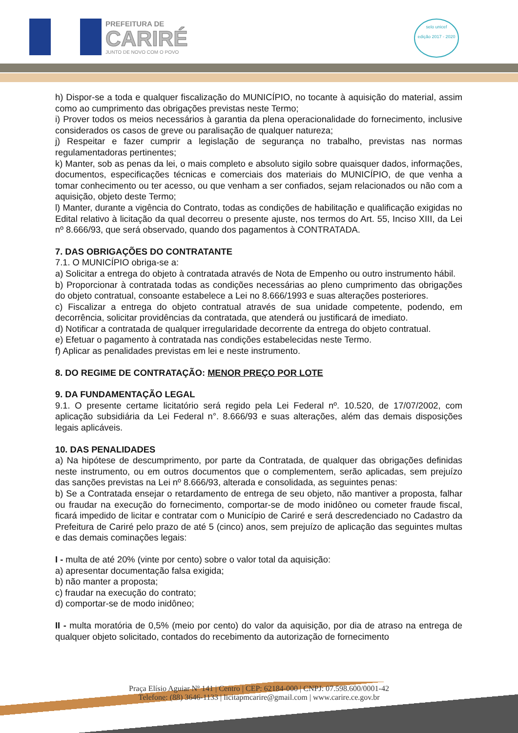PREFEITURA DE
CARIRÉ
JUNTO DE NOVO COM O POVO
selo unicef
edição 2017 - 2020
h) Dispor-se a toda e qualquer fiscalização do MUNICÍPIO, no tocante à aquisição do material, assim como ao cumprimento das obrigações previstas neste Termo;
i) Prover todos os meios necessários à garantia da plena operacionalidade do fornecimento, inclusive considerados os casos de greve ou paralisação de qualquer natureza;
j) Respeitar e fazer cumprir a legislação de segurança no trabalho, previstas nas normas regulamentadoras pertinentes;
k) Manter, sob as penas da lei, o mais completo e absoluto sigilo sobre quaisquer dados, informações, documentos, especificações técnicas e comerciais dos materiais do MUNICÍPIO, de que venha a tomar conhecimento ou ter acesso, ou que venham a ser confiados, sejam relacionados ou não com a aquisição, objeto deste Termo;
l) Manter, durante a vigência do Contrato, todas as condições de habilitação e qualificação exigidas no Edital relativo à licitação da qual decorreu o presente ajuste, nos termos do Art. 55, Inciso XIII, da Lei nº 8.666/93, que será observado, quando dos pagamentos à CONTRATADA.
7. DAS OBRIGAÇÕES DO CONTRATANTE
7.1. O MUNICÍPIO obriga-se a:
a) Solicitar a entrega do objeto à contratada através de Nota de Empenho ou outro instrumento hábil.
b) Proporcionar à contratada todas as condições necessárias ao pleno cumprimento das obrigações do objeto contratual, consoante estabelece a Lei no 8.666/1993 e suas alterações posteriores.
c) Fiscalizar a entrega do objeto contratual através de sua unidade competente, podendo, em decorrência, solicitar providências da contratada, que atenderá ou justificará de imediato.
d) Notificar a contratada de qualquer irregularidade decorrente da entrega do objeto contratual.
e) Efetuar o pagamento à contratada nas condições estabelecidas neste Termo.
f) Aplicar as penalidades previstas em lei e neste instrumento.
8. DO REGIME DE CONTRATAÇÃO: MENOR PREÇO POR LOTE
9. DA FUNDAMENTAÇÃO LEGAL
9.1. O presente certame licitatório será regido pela Lei Federal nº. 10.520, de 17/07/2002, com aplicação subsidiária da Lei Federal n°. 8.666/93 e suas alterações, além das demais disposições legais aplicáveis.
10. DAS PENALIDADES
a) Na hipótese de descumprimento, por parte da Contratada, de qualquer das obrigações definidas neste instrumento, ou em outros documentos que o complementem, serão aplicadas, sem prejuízo das sanções previstas na Lei nº 8.666/93, alterada e consolidada, as seguintes penas:
b) Se a Contratada ensejar o retardamento de entrega de seu objeto, não mantiver a proposta, falhar ou fraudar na execução do fornecimento, comportar-se de modo inidôneo ou cometer fraude fiscal, ficará impedido de licitar e contratar com o Município de Cariré e será descredenciado no Cadastro da Prefeitura de Cariré pelo prazo de até 5 (cinco) anos, sem prejuízo de aplicação das seguintes multas e das demais cominações legais:
I - multa de até 20% (vinte por cento) sobre o valor total da aquisição:
a) apresentar documentação falsa exigida;
b) não manter a proposta;
c) fraudar na execução do contrato;
d) comportar-se de modo inidôneo;
II - multa moratória de 0,5% (meio por cento) do valor da aquisição, por dia de atraso na entrega de qualquer objeto solicitado, contados do recebimento da autorização de fornecimento
Praça Elísio Aguiar Nº 141 | Centro | CEP: 62184-000 | CNPJ: 07.598.600/0001-42
Telefone: (88) 3646-1133 | licitapmcarire@gmail.com | www.carire.ce.gov.br